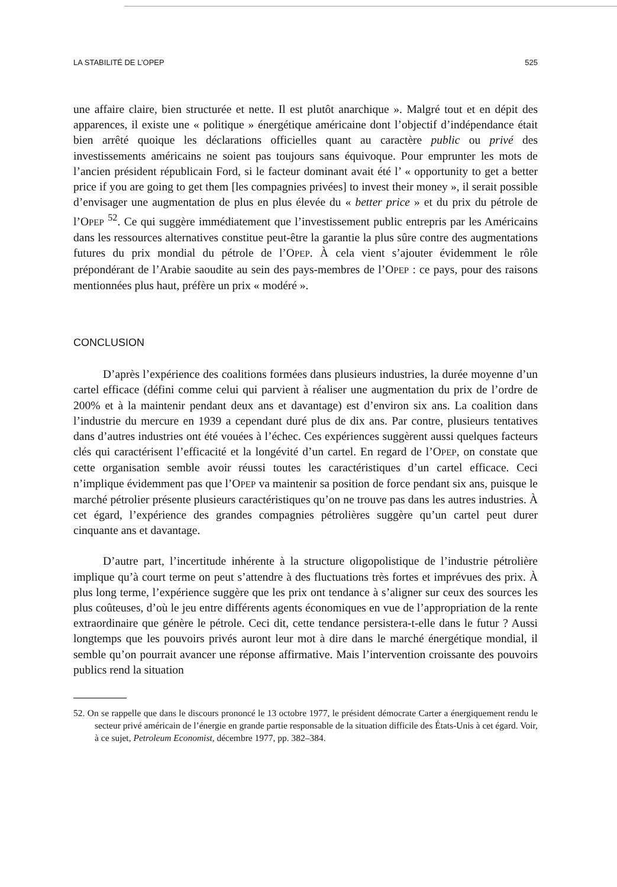LA STABILITÉ DE L’OPEP 525
une affaire claire, bien structurée et nette. Il est plutôt anarchique ». Malgré tout et en dépit des apparences, il existe une « politique » énergétique américaine dont l’objectif d’indépendance était bien arrêté quoique les déclarations officielles quant au caractère public ou privé des investissements américains ne soient pas toujours sans équivoque. Pour emprunter les mots de l’ancien président républicain Ford, si le facteur dominant avait été l’ « opportunity to get a better price if you are going to get them [les compagnies privées] to invest their money », il serait possible d’envisager une augmentation de plus en plus élevée du « better price » et du prix du pétrole de l’OPEP <sup>52</sup>. Ce qui suggère immédiatement que l’investissement public entrepris par les Américains dans les ressources alternatives constitue peut-être la garantie la plus sûre contre des augmentations futures du prix mondial du pétrole de l’OPEP. À cela vient s’ajouter évidemment le rôle prépondérant de l’Arabie saoudite au sein des pays-membres de l’OPEP : ce pays, pour des raisons mentionnées plus haut, préfère un prix « modéré ».
CONCLUSION
D’après l’expérience des coalitions formées dans plusieurs industries, la durée moyenne d’un cartel efficace (défini comme celui qui parvient à réaliser une augmentation du prix de l’ordre de 200% et à la maintenir pendant deux ans et davantage) est d’environ six ans. La coalition dans l’industrie du mercure en 1939 a cependant duré plus de dix ans. Par contre, plusieurs tentatives dans d’autres industries ont été vouées à l’échec. Ces expériences suggèrent aussi quelques facteurs clés qui caractérisent l’efficacité et la longévité d’un cartel. En regard de l’OPEP, on constate que cette organisation semble avoir réussi toutes les caractéristiques d’un cartel efficace. Ceci n’implique évidemment pas que l’OPEP va maintenir sa position de force pendant six ans, puisque le marché pétrolier présente plusieurs caractéristiques qu’on ne trouve pas dans les autres industries. À cet égard, l’expérience des grandes compagnies pétrolières suggère qu’un cartel peut durer cinquante ans et davantage.
D’autre part, l’incertitude inhérente à la structure oligopolistique de l’industrie pétrolière implique qu’à court terme on peut s’attendre à des fluctuations très fortes et imprévues des prix. À plus long terme, l’expérience suggère que les prix ont tendance à s’aligner sur ceux des sources les plus coûteuses, d’où le jeu entre différents agents économiques en vue de l’appropriation de la rente extraordinaire que génère le pétrole. Ceci dit, cette tendance persistera-t-elle dans le futur ? Aussi longtemps que les pouvoirs privés auront leur mot à dire dans le marché énergétique mondial, il semble qu’on pourrait avancer une réponse affirmative. Mais l’intervention croissante des pouvoirs publics rend la situation
52. On se rappelle que dans le discours prononcé le 13 octobre 1977, le président démocrate Carter a énergiquement rendu le secteur privé américain de l’énergie en grande partie responsable de la situation difficile des États-Unis à cet égard. Voir, à ce sujet, Petroleum Economist, décembre 1977, pp. 382–384.